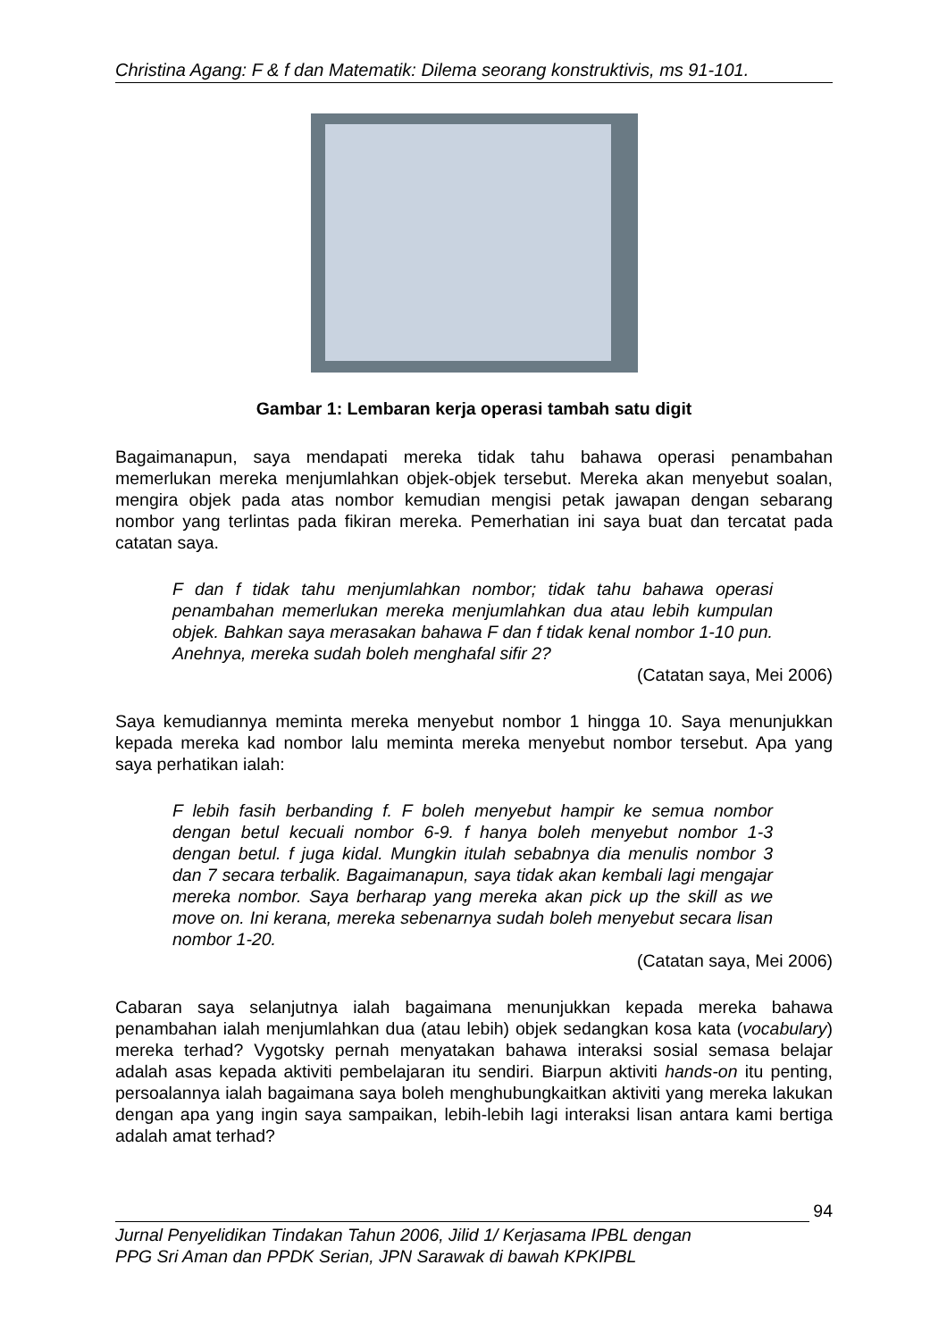Christina Agang: F & f dan Matematik: Dilema seorang konstruktivis, ms 91-101.
Gambar 1: Lembaran kerja operasi tambah satu digit
Bagaimanapun, saya mendapati mereka tidak tahu bahawa operasi penambahan memerlukan mereka menjumlahkan objek-objek tersebut. Mereka akan menyebut soalan, mengira objek pada atas nombor kemudian mengisi petak jawapan dengan sebarang nombor yang terlintas pada fikiran mereka. Pemerhatian ini saya buat dan tercatat pada catatan saya.
F dan f tidak tahu menjumlahkan nombor; tidak tahu bahawa operasi penambahan memerlukan mereka menjumlahkan dua atau lebih kumpulan objek. Bahkan saya merasakan bahawa F dan f tidak kenal nombor 1-10 pun. Anehnya, mereka sudah boleh menghafal sifir 2?
(Catatan saya, Mei 2006)
Saya kemudiannya meminta mereka menyebut nombor 1 hingga 10. Saya menunjukkan kepada mereka kad nombor lalu meminta mereka menyebut nombor tersebut. Apa yang saya perhatikan ialah:
F lebih fasih berbanding f. F boleh menyebut hampir ke semua nombor dengan betul kecuali nombor 6-9. f hanya boleh menyebut nombor 1-3 dengan betul. f juga kidal. Mungkin itulah sebabnya dia menulis nombor 3 dan 7 secara terbalik. Bagaimanapun, saya tidak akan kembali lagi mengajar mereka nombor. Saya berharap yang mereka akan pick up the skill as we move on. Ini kerana, mereka sebenarnya sudah boleh menyebut secara lisan nombor 1-20.
(Catatan saya, Mei 2006)
Cabaran saya selanjutnya ialah bagaimana menunjukkan kepada mereka bahawa penambahan ialah menjumlahkan dua (atau lebih) objek sedangkan kosa kata (vocabulary) mereka terhad? Vygotsky pernah menyatakan bahawa interaksi sosial semasa belajar adalah asas kepada aktiviti pembelajaran itu sendiri. Biarpun aktiviti hands-on itu penting, persoalannya ialah bagaimana saya boleh menghubungkaitkan aktiviti yang mereka lakukan dengan apa yang ingin saya sampaikan, lebih-lebih lagi interaksi lisan antara kami bertiga adalah amat terhad?
94
Jurnal Penyelidikan Tindakan Tahun 2006, Jilid 1/ Kerjasama IPBL dengan
PPG Sri Aman dan PPDK Serian, JPN Sarawak di bawah KPKIPBL